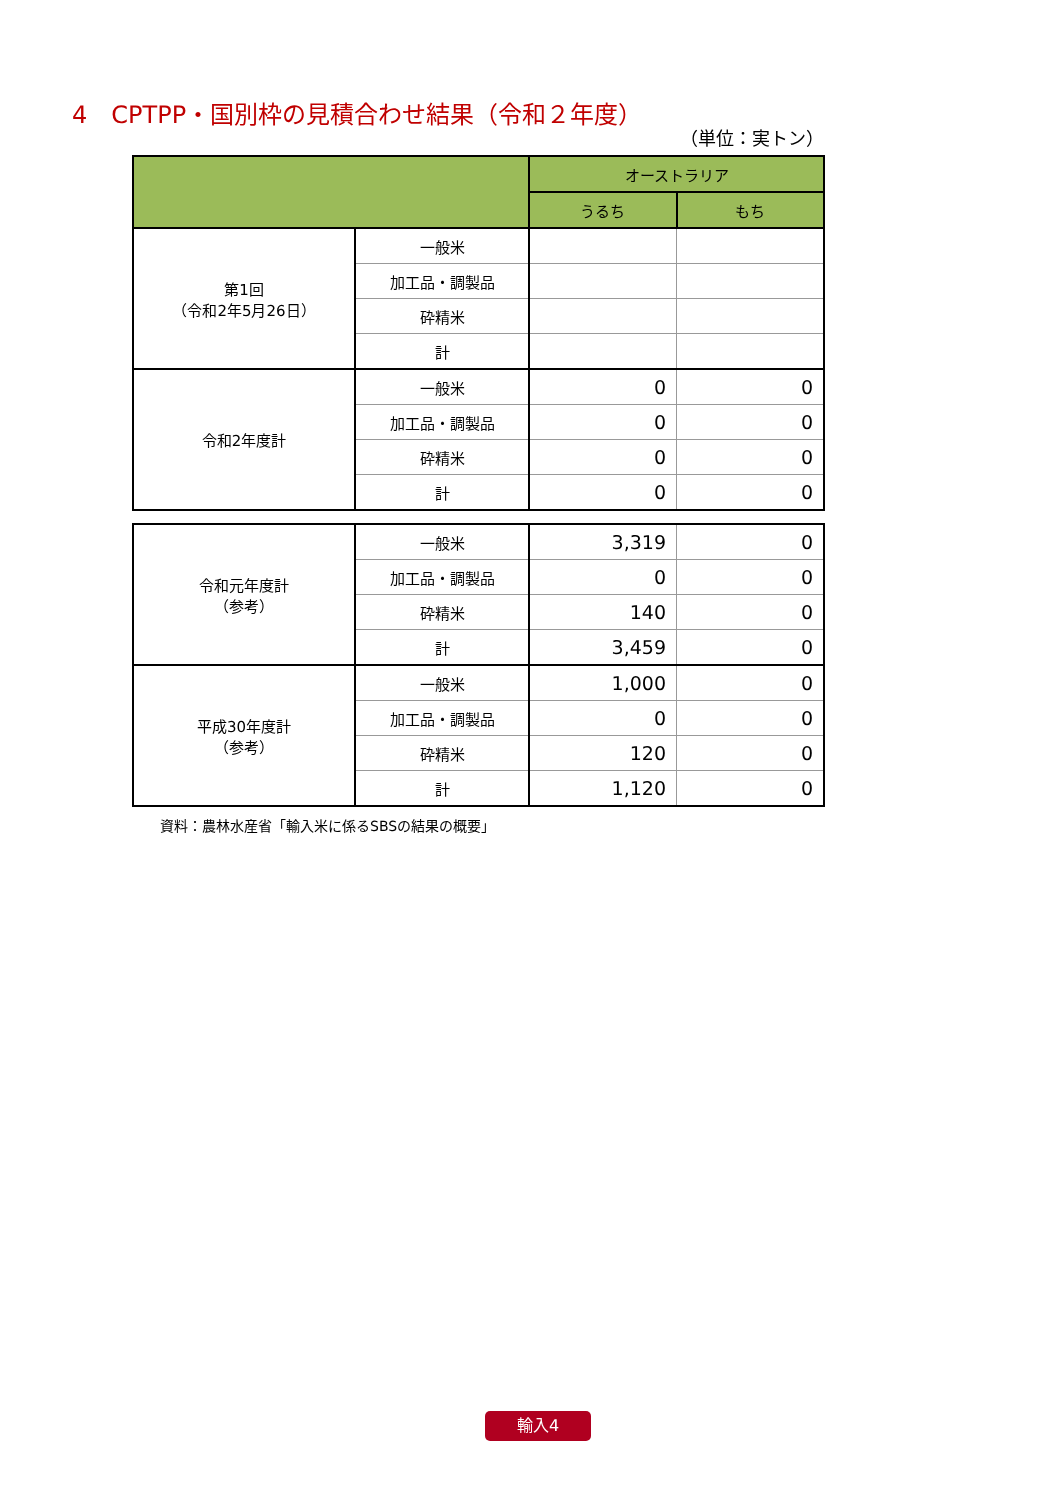4　CPTPP・国別枠の見積合わせ結果（令和２年度）
（単位：実トン）
| | | オーストラリア | |
| --- | --- | --- | --- |
| | | うるち | もち |
| 第1回 （令和2年5月26日） | 一般米 | | |
| | 加工品・調製品 | | |
| | 砕精米 | | |
| | 計 | | |
| 令和2年度計 | 一般米 | 0 | 0 |
| | 加工品・調製品 | 0 | 0 |
| | 砕精米 | 0 | 0 |
| | 計 | 0 | 0 |
| 令和元年度計 （参考） | 一般米 | 3,319 | 0 |
| | 加工品・調製品 | 0 | 0 |
| | 砕精米 | 140 | 0 |
| | 計 | 3,459 | 0 |
| 平成30年度計 （参考） | 一般米 | 1,000 | 0 |
| | 加工品・調製品 | 0 | 0 |
| | 砕精米 | 120 | 0 |
| | 計 | 1,120 | 0 |
資料：農林水産省「輸入米に係るSBSの結果の概要」
輸入4